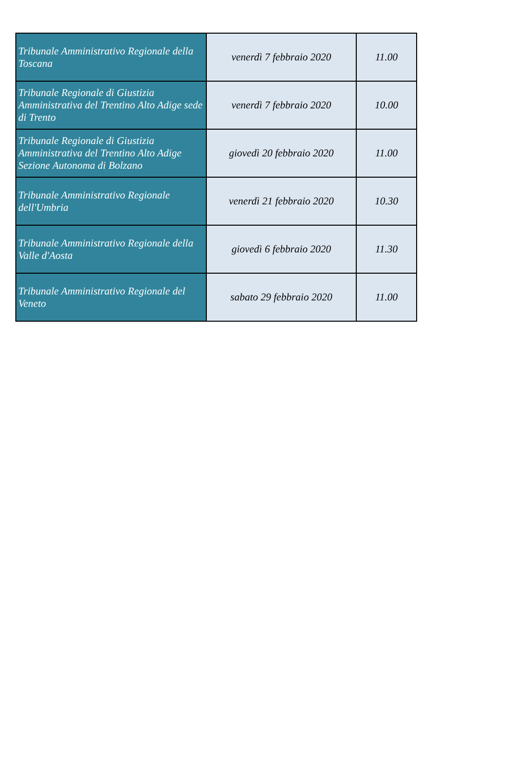| Tribunale Amministrativo Regionale della Toscana | venerdì 7 febbraio 2020 | 11.00 |
| Tribunale Regionale di Giustizia Amministrativa del Trentino Alto Adige sede di Trento | venerdì 7 febbraio 2020 | 10.00 |
| Tribunale Regionale di Giustizia Amministrativa del Trentino Alto Adige Sezione Autonoma di Bolzano | giovedì 20 febbraio 2020 | 11.00 |
| Tribunale Amministrativo Regionale dell'Umbria | venerdì 21 febbraio 2020 | 10.30 |
| Tribunale Amministrativo Regionale della Valle d'Aosta | giovedì 6 febbraio 2020 | 11.30 |
| Tribunale Amministrativo Regionale del Veneto | sabato 29 febbraio 2020 | 11.00 |